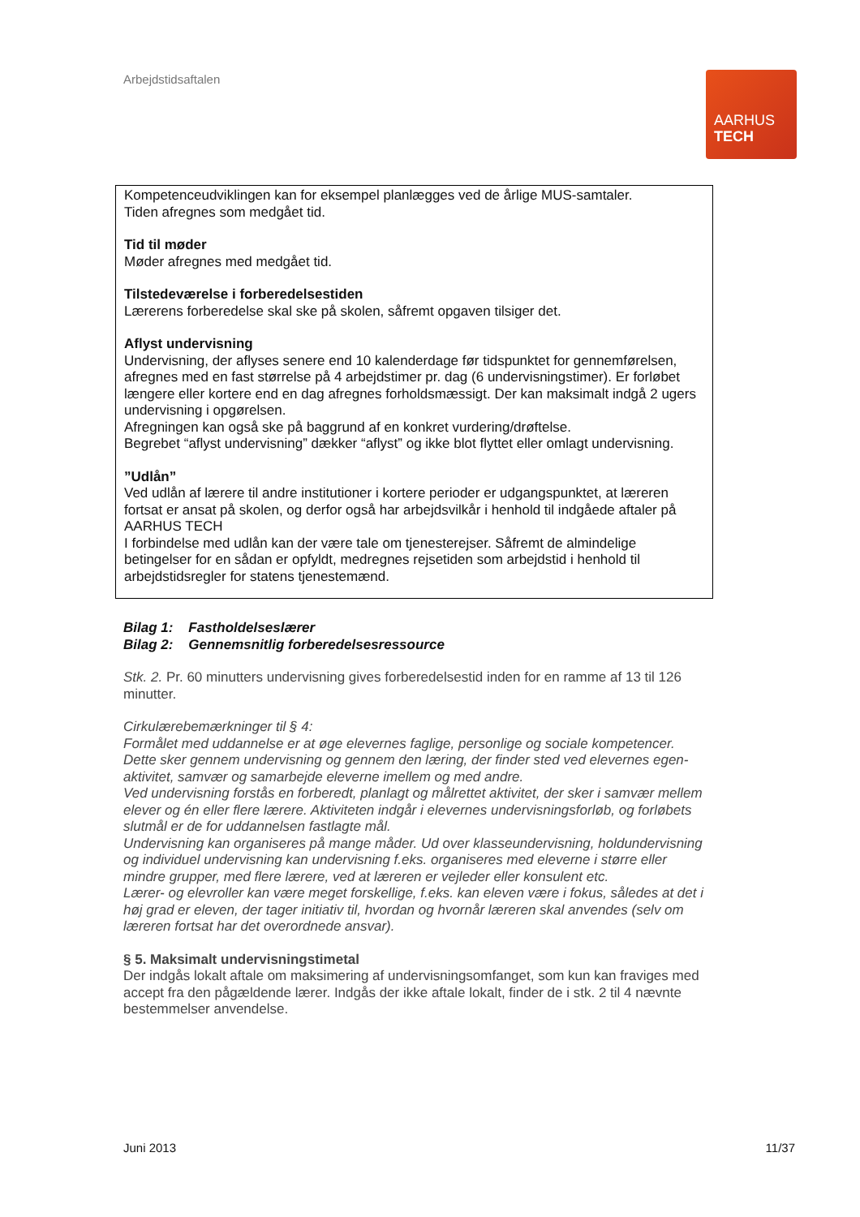Arbejdstidsaftalen
AARHUS
TECH
Kompetenceudviklingen kan for eksempel planlægges ved de årlige MUS-samtaler.
Tiden afregnes som medgået tid.
Tid til møder
Møder afregnes med medgået tid.
Tilstedeværelse i forberedelsestiden
Lærerens forberedelse skal ske på skolen, såfremt opgaven tilsiger det.
Aflyst undervisning
Undervisning, der aflyses senere end 10 kalenderdage før tidspunktet for gennemførelsen, afregnes med en fast størrelse på 4 arbejdstimer pr. dag (6 undervisningstimer). Er forløbet længere eller kortere end en dag afregnes forholdsmæssigt. Der kan maksimalt indgå 2 ugers undervisning i opgørelsen.
Afregningen kan også ske på baggrund af en konkret vurdering/drøftelse.
Begrebet “aflyst undervisning” dækker “aflyst” og ikke blot flyttet eller omlagt undervisning.
”Udlån”
Ved udlån af lærere til andre institutioner i kortere perioder er udgangspunktet, at læreren fortsat er ansat på skolen, og derfor også har arbejdsvilkår i henhold til indgåede aftaler på AARHUS TECH
I forbindelse med udlån kan der være tale om tjenesterejser. Såfremt de almindelige betingelser for en sådan er opfyldt, medregnes rejsetiden som arbejdstid i henhold til arbejdstidsregler for statens tjenestemænd.
Bilag 1: Fastholdelseslærer
Bilag 2: Gennemsnitlig forberedelsesressource
Stk. 2. Pr. 60 minutters undervisning gives forberedelsestid inden for en ramme af 13 til 126 minutter.
Cirkulærebemærkninger til § 4:
Formålet med uddannelse er at øge elevernes faglige, personlige og sociale kompetencer.
Dette sker gennem undervisning og gennem den læring, der finder sted ved elevernes egen-aktivitet, samvær og samarbejde eleverne imellem og med andre.
Ved undervisning forstås en forberedt, planlagt og målrettet aktivitet, der sker i samvær mellem elever og én eller flere lærere. Aktiviteten indgår i elevernes undervisningsforløb, og forløbets slutmål er de for uddannelsen fastlagte mål.
Undervisning kan organiseres på mange måder. Ud over klasseundervisning, holdundervisning og individuel undervisning kan undervisning f.eks. organiseres med eleverne i større eller mindre grupper, med flere lærere, ved at læreren er vejleder eller konsulent etc.
Lærer- og elevroller kan være meget forskellige, f.eks. kan eleven være i fokus, således at det i høj grad er eleven, der tager initiativ til, hvordan og hvornår læreren skal anvendes (selv om læreren fortsat har det overordnede ansvar).
§ 5. Maksimalt undervisningstimetal
Der indgås lokalt aftale om maksimering af undervisningsomfanget, som kun kan fraviges med accept fra den pågældende lærer. Indgås der ikke aftale lokalt, finder de i stk. 2 til 4 nævnte bestemmelser anvendelse.
Juni 2013 11/37